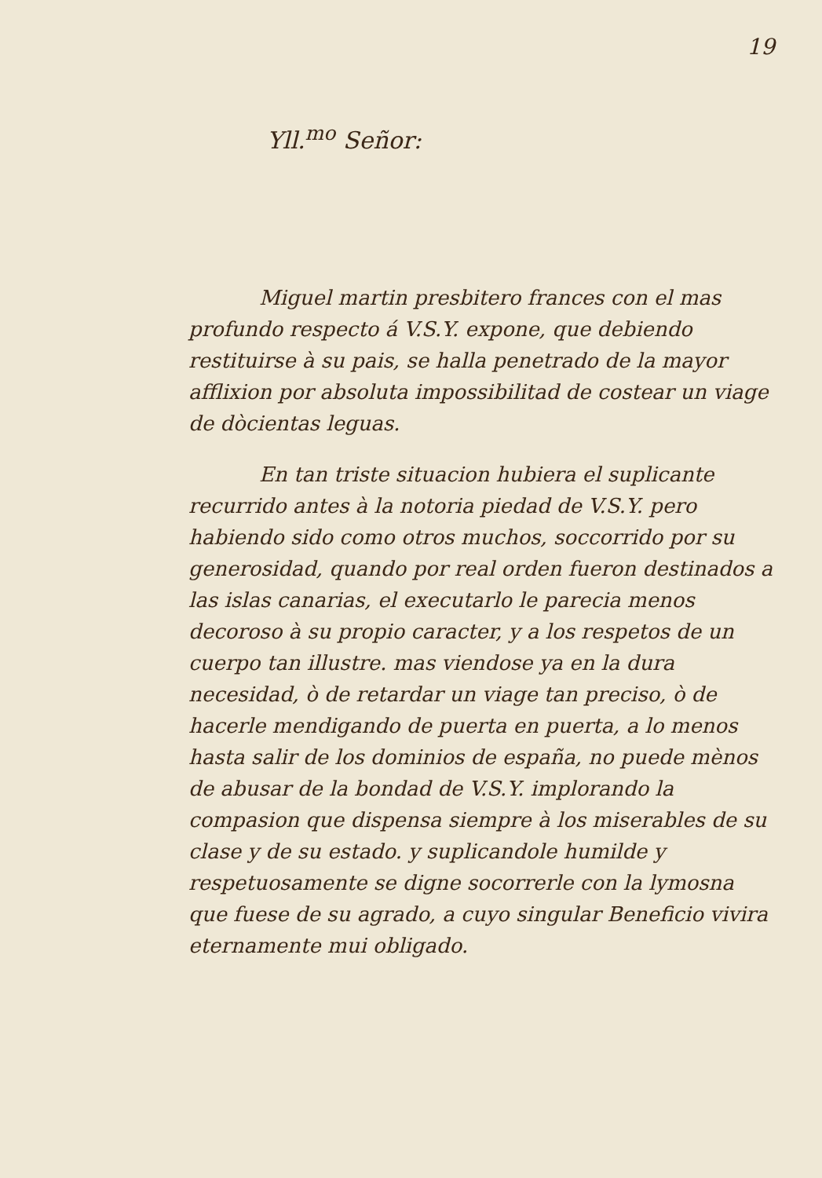19
Yll.<sup>mo</sup> Señor:
Miguel martin presbitero frances con el mas profundo respecto á V.S.Y. expone, que debiendo restituirse à su pais, se halla penetrado de la mayor afflixion por absoluta impossibilitad de costear un viage de dòcientas leguas.
En tan triste situacion hubiera el suplicante recurrido antes à la notoria piedad de V.S.Y. pero habiendo sido como otros muchos, soccorrido por su generosidad, quando por real orden fueron destinados a las islas canarias, el executarlo le parecia menos decoroso à su propio caracter, y a los respetos de un cuerpo tan illustre. mas viendose ya en la dura necesidad, ò de retardar un viage tan preciso, ò de hacerle mendigando de puerta en puerta, a lo menos hasta salir de los dominios de españa, no puede mènos de abusar de la bondad de V.S.Y. implorando la compasion que dispensa siempre à los miserables de su clase y de su estado. y suplicandole humilde y respetuosamente se digne socorrerle con la lymosna que fuese de su agrado, a cuyo singular Beneficio vivira eternamente mui obligado.